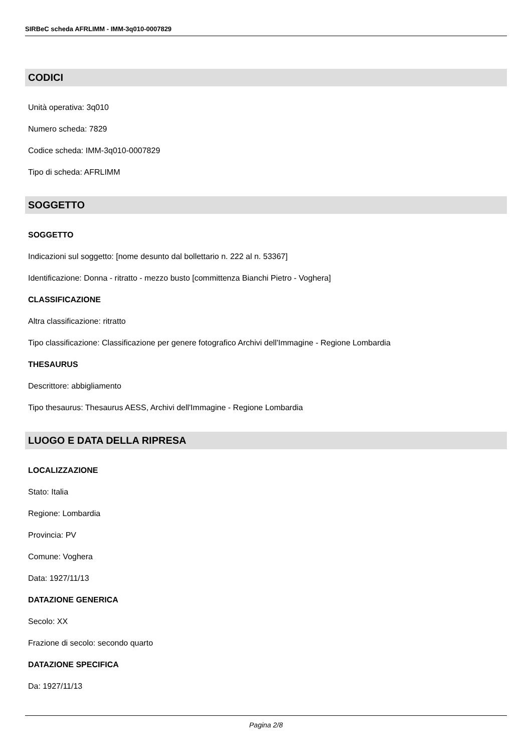SIRBeC scheda AFRLIMM - IMM-3q010-0007829
CODICI
Unità operativa: 3q010
Numero scheda: 7829
Codice scheda: IMM-3q010-0007829
Tipo di scheda: AFRLIMM
SOGGETTO
SOGGETTO
Indicazioni sul soggetto: [nome desunto dal bollettario n. 222 al n. 53367]
Identificazione: Donna - ritratto - mezzo busto [committenza Bianchi Pietro - Voghera]
CLASSIFICAZIONE
Altra classificazione: ritratto
Tipo classificazione: Classificazione per genere fotografico Archivi dell'Immagine - Regione Lombardia
THESAURUS
Descrittore: abbigliamento
Tipo thesaurus: Thesaurus AESS, Archivi dell'Immagine - Regione Lombardia
LUOGO E DATA DELLA RIPRESA
LOCALIZZAZIONE
Stato: Italia
Regione: Lombardia
Provincia: PV
Comune: Voghera
Data: 1927/11/13
DATAZIONE GENERICA
Secolo: XX
Frazione di secolo: secondo quarto
DATAZIONE SPECIFICA
Da: 1927/11/13
Pagina 2/8